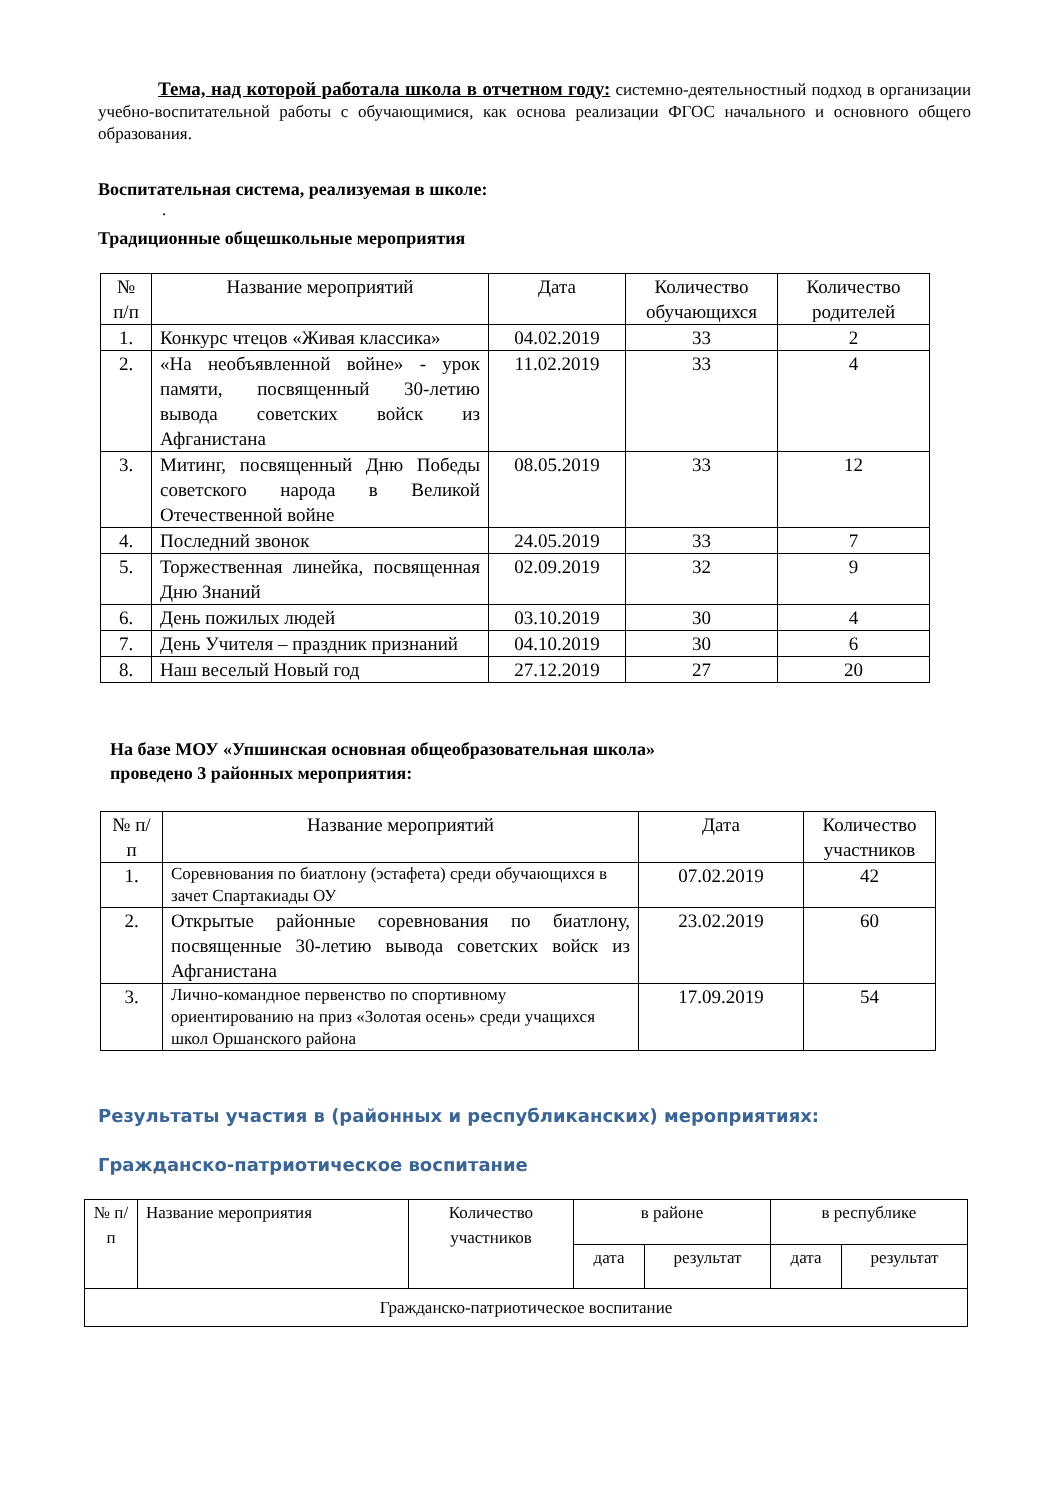Тема, над которой работала школа в отчетном году: системно-деятельностный подход в организации учебно-воспитательной работы с обучающимися, как основа реализации ФГОС начального и основного общего образования.
Воспитательная система, реализуемая в школе:
.
Традиционные общешкольные мероприятия
| № п/п | Название мероприятий | Дата | Количество обучающихся | Количество родителей |
| --- | --- | --- | --- | --- |
| 1. | Конкурс чтецов «Живая классика» | 04.02.2019 | 33 | 2 |
| 2. | «На необъявленной войне» - урок памяти, посвященный 30-летию вывода советских войск из Афганистана | 11.02.2019 | 33 | 4 |
| 3. | Митинг, посвященный Дню Победы советского народа в Великой Отечественной войне | 08.05.2019 | 33 | 12 |
| 4. | Последний звонок | 24.05.2019 | 33 | 7 |
| 5. | Торжественная линейка, посвященная Дню Знаний | 02.09.2019 | 32 | 9 |
| 6. | День пожилых людей | 03.10.2019 | 30 | 4 |
| 7. | День Учителя – праздник признаний | 04.10.2019 | 30 | 6 |
| 8. | Наш веселый Новый год | 27.12.2019 | 27 | 20 |
На базе МОУ «Упшинская основная общеобразовательная школа»
проведено 3 районных мероприятия:
| № п/п | Название мероприятий | Дата | Количество участников |
| --- | --- | --- | --- |
| 1. | Соревнования по биатлону (эстафета) среди обучающихся в зачет Спартакиады ОУ | 07.02.2019 | 42 |
| 2. | Открытые районные соревнования по биатлону, посвященные 30-летию вывода советских войск из Афганистана | 23.02.2019 | 60 |
| 3. | Лично-командное первенство по спортивному ориентированию на приз «Золотая осень» среди учащихся школ Оршанского района | 17.09.2019 | 54 |
Результаты участия в (районных и республиканских) мероприятиях:
Гражданско-патриотическое воспитание
| № п/п | Название мероприятия | Количество участников | в районе | | в республике | |
| | | | дата | результат | дата | результат |
| Гражданско-патриотическое воспитание | | | | | | |